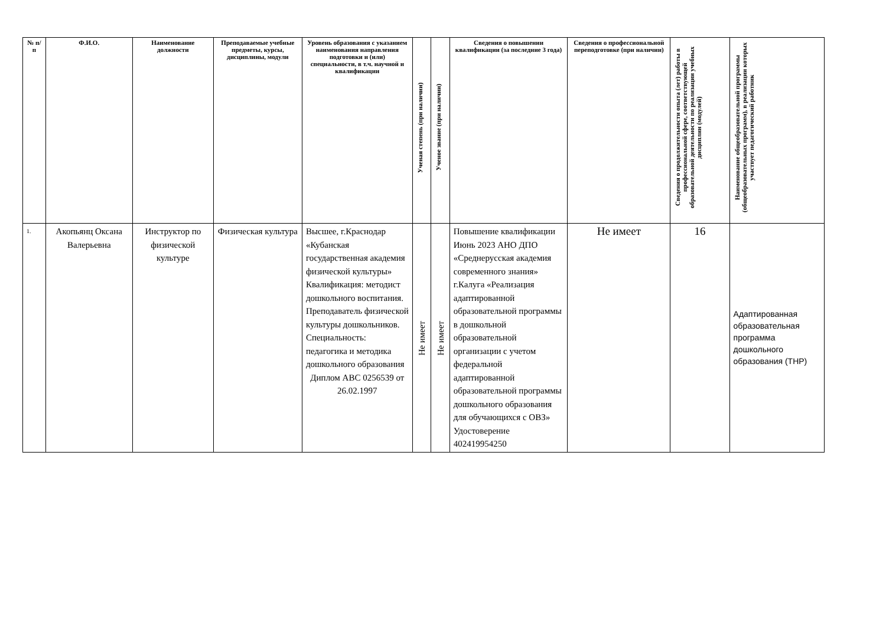| № п/п | Ф.И.О. | Наименование должности | Преподаваемые учебные предметы, курсы, дисциплины, модули | Уровень образования с указанием наименования направления подготовки и (или) специальности, в т.ч. научной и квалификации | Ученая степень (при наличии) | Ученое звание (при наличии) | Сведения о повышении квалификации (за последние 3 года) | Сведения о профессиональной переподготовке (при наличии) | Сведения о продолжительности опыта (лет) работы в профессиональной сфере, соответствующей образовательной деятельности по реализации учебных дисциплин (модулей) | Наименование общеобразовательной программы (общеобразовательных программ), в реализации которых участвует педагогический работник |
| --- | --- | --- | --- | --- | --- | --- | --- | --- | --- | --- |
| 1. | Акопьянц Оксана Валерьевна | Инструктор по физической культуре | Физическая культура | Высшее, г.Краснодар «Кубанская государственная академия физической культуры» Квалификация: методист дошкольного воспитания. Преподаватель физической культуры дошкольников. Специальность: педагогика и методика дошкольного образования Диплом АВС 0256539 от 26.02.1997 | Не имеет | Не имеет | Повышение квалификации Июнь 2023 АНО ДПО «Среднерусская академия современного знания» г.Калуга «Реализация адаптированной образовательной программы в дошкольной образовательной организации с учетом федеральной адаптированной образовательной программы дошкольного образования для обучающихся с ОВЗ» Удостоверение 402419954250 | Не имеет | 16 | Адаптированная образовательная программа дошкольного образования (ТНР) |